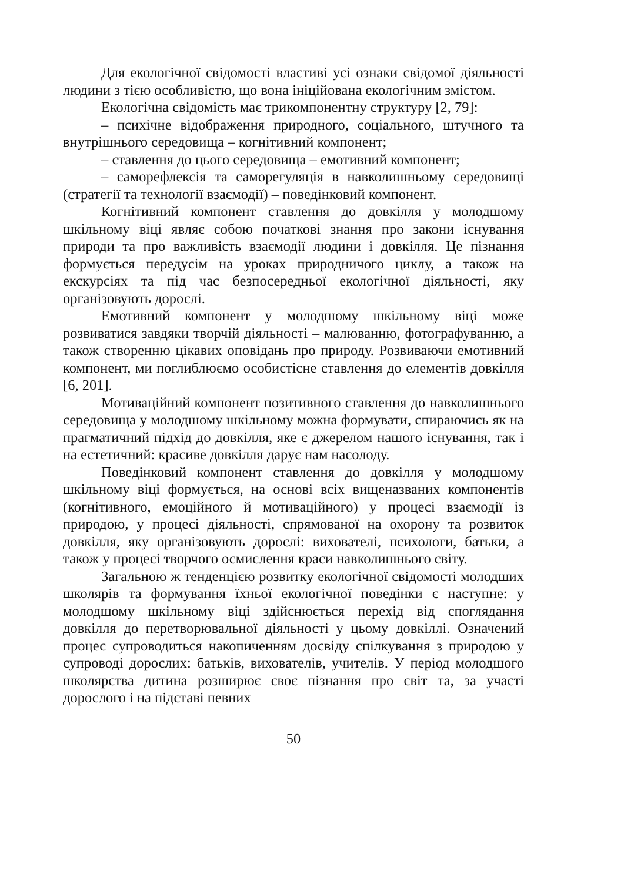Для екологічної свідомості властиві усі ознаки свідомої діяльності людини з тією особливістю, що вона ініційована екологічним змістом.
Екологічна свідомість має трикомпонентну структуру [2, 79]:
– психічне відображення природного, соціального, штучного та внутрішнього середовища – когнітивний компонент;
– ставлення до цього середовища – емотивний компонент;
– саморефлексія та саморегуляція в навколишньому середовищі (стратегії та технології взаємодії) – поведінковий компонент.
Когнітивний компонент ставлення до довкілля у молодшому шкільному віці являє собою початкові знання про закони існування природи та про важливість взаємодії людини і довкілля. Це пізнання формується передусім на уроках природничого циклу, а також на екскурсіях та під час безпосередньої екологічної діяльності, яку організовують дорослі.
Емотивний компонент у молодшому шкільному віці може розвиватися завдяки творчій діяльності – малюванню, фотографуванню, а також створенню цікавих оповідань про природу. Розвиваючи емотивний компонент, ми поглиблюємо особистісне ставлення до елементів довкілля [6, 201].
Мотиваційний компонент позитивного ставлення до навколишнього середовища у молодшому шкільному можна формувати, спираючись як на прагматичний підхід до довкілля, яке є джерелом нашого існування, так і на естетичний: красиве довкілля дарує нам насолоду.
Поведінковий компонент ставлення до довкілля у молодшому шкільному віці формується, на основі всіх вищеназваних компонентів (когнітивного, емоційного й мотиваційного) у процесі взаємодії із природою, у процесі діяльності, спрямованої на охорону та розвиток довкілля, яку організовують дорослі: вихователі, психологи, батьки, а також у процесі творчого осмислення краси навколишнього світу.
Загальною ж тенденцією розвитку екологічної свідомості молодших школярів та формування їхньої екологічної поведінки є наступне: у молодшому шкільному віці здійснюється перехід від споглядання довкілля до перетворювальної діяльності у цьому довкіллі. Означений процес супроводиться накопиченням досвіду спілкування з природою у супроводі дорослих: батьків, вихователів, учителів. У період молодшого школярства дитина розширює своє пізнання про світ та, за участі дорослого і на підставі певних
50